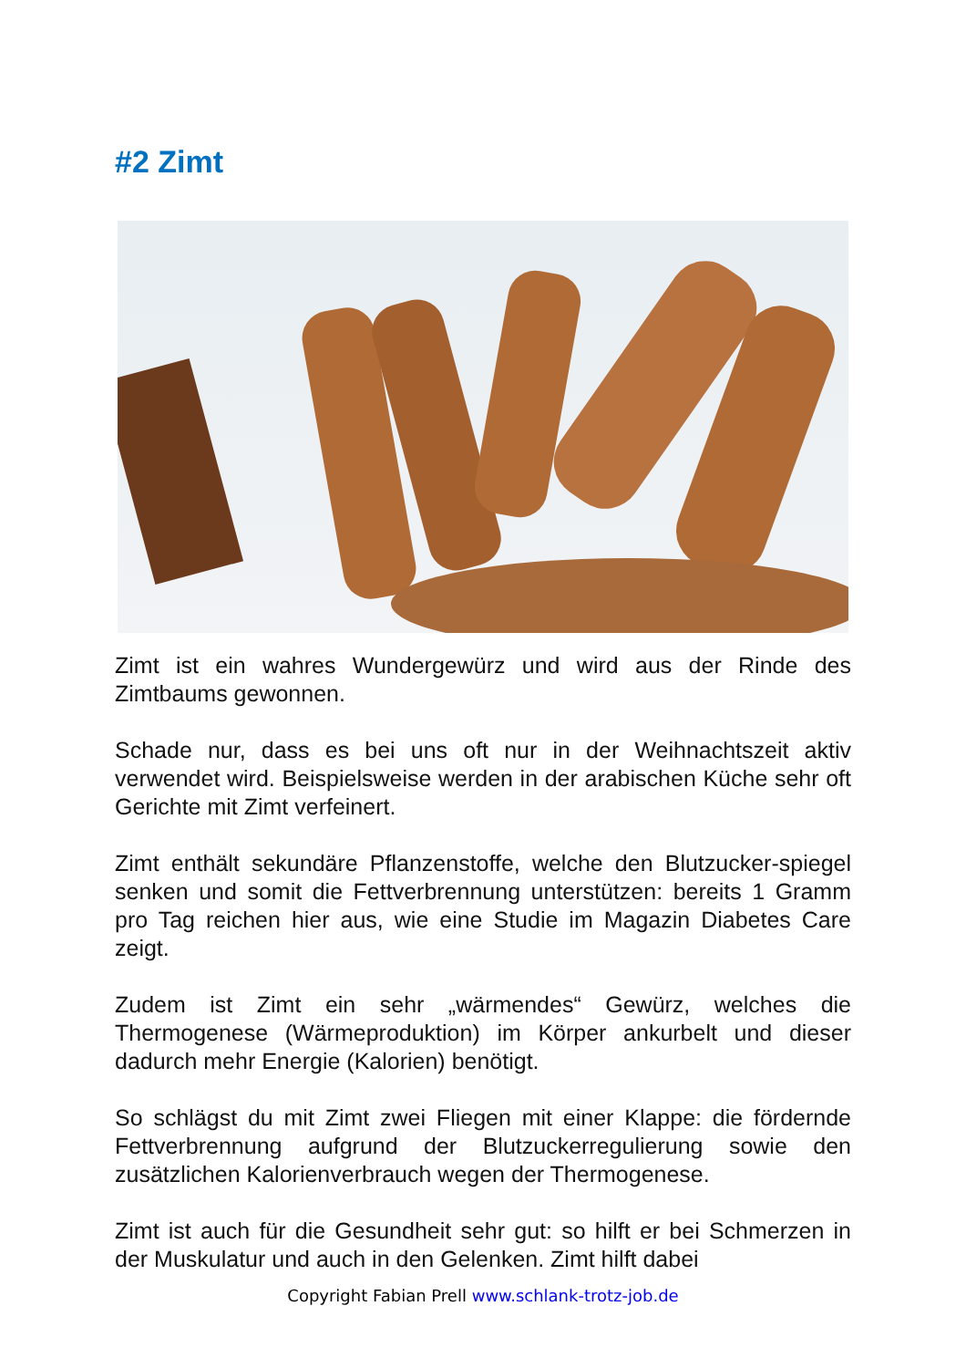#2 Zimt
Zimt ist ein wahres Wundergewürz und wird aus der Rinde des Zimtbaums gewonnen.
Schade nur, dass es bei uns oft nur in der Weihnachtszeit aktiv verwendet wird. Beispielsweise werden in der arabischen Küche sehr oft Gerichte mit Zimt verfeinert.
Zimt enthält sekundäre Pflanzenstoffe, welche den Blutzucker-spiegel senken und somit die Fettverbrennung unterstützen: bereits 1 Gramm pro Tag reichen hier aus, wie eine Studie im Magazin Diabetes Care zeigt.
Zudem ist Zimt ein sehr „wärmendes“ Gewürz, welches die Thermogenese (Wärmeproduktion) im Körper ankurbelt und dieser dadurch mehr Energie (Kalorien) benötigt.
So schlägst du mit Zimt zwei Fliegen mit einer Klappe: die fördernde Fettverbrennung aufgrund der Blutzuckerregulierung sowie den zusätzlichen Kalorienverbrauch wegen der Thermogenese.
Zimt ist auch für die Gesundheit sehr gut: so hilft er bei Schmerzen in der Muskulatur und auch in den Gelenken. Zimt hilft dabei
Copyright Fabian Prell www.schlank-trotz-job.de